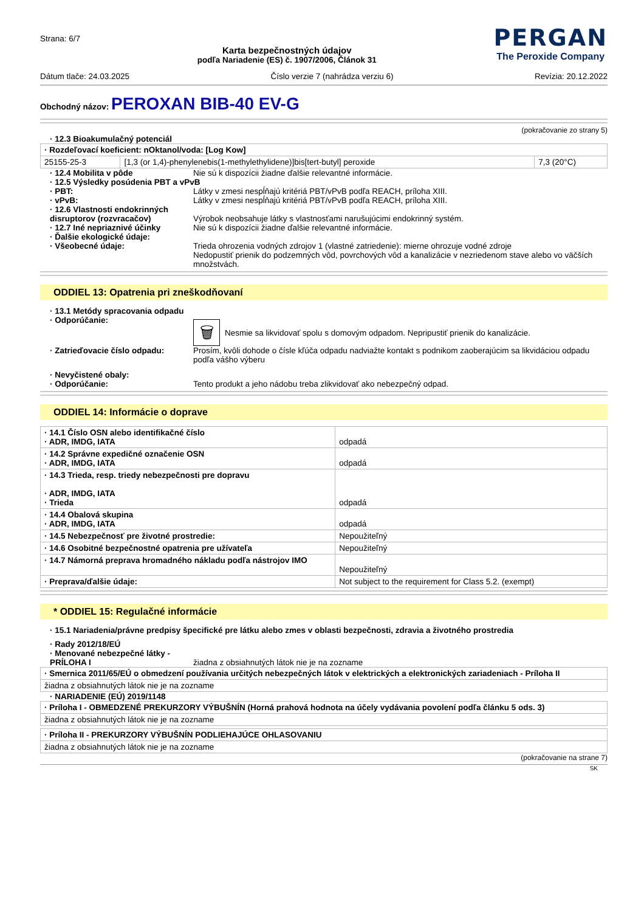Strana: 6/7
Karta bezpečnostných údajov
podľa Nariadenie (ES) č. 1907/2006, Článok 31
PERGAN
The Peroxide Company
Dátum tlače: 24.03.2025 Číslo verzie 7 (nahrádza verziu 6) Revízia: 20.12.2022
Obchodný názov: PEROXAN BIB-40 EV-G
(pokračovanie zo strany 5)
· 12.3 Bioakumulačný potenciál
| · Rozdeľovací koeficient: nOktanol/voda: [Log Kow] | | |
| 25155-25-3 | [1,3 (or 1,4)-phenylenebis(1-methylethylidene)]bis[tert-butyl] peroxide | 7,3 (20°C) |
· 12.4 Mobilita v pôde Nie sú k dispozícii žiadne ďalšie relevantné informácie.
· 12.5 Výsledky posúdenia PBT a vPvB
· PBT: Látky v zmesi nespĺňajú kritériá PBT/vPvB podľa REACH, príloha XIII.
· vPvB: Látky v zmesi nespĺňajú kritériá PBT/vPvB podľa REACH, príloha XIII.
· 12.6 Vlastnosti endokrinných disruptorov (rozvracačov)
Výrobok neobsahuje látky s vlastnosťami narušujúcimi endokrinný systém.
· 12.7 Iné nepriaznivé účinky Nie sú k dispozícii žiadne ďalšie relevantné informácie.
· Ďalšie ekologické údaje:
· Všeobecné údaje: Trieda ohrozenia vodných zdrojov 1 (vlastné zatriedenie): mierne ohrozuje vodné zdroje
Nedopustiť prienik do podzemných vôd, povrchových vôd a kanalizácie v nezriedenom stave alebo vo väčších množstvách.
ODDIEL 13: Opatrenia pri zneškodňovaní
· 13.1 Metódy spracovania odpadu
· Odporúčanie:
🗑 Nesmie sa likvidovať spolu s domovým odpadom. Nepripustiť prienik do kanalizácie.
· Zatrieďovacie číslo odpadu: Prosím, kvôli dohode o čísle kľúča odpadu nadviažte kontakt s podnikom zaoberajúcim sa likvidáciou odpadu podľa vášho výberu
· Nevyčistené obaly:
· Odporúčanie: Tento produkt a jeho nádobu treba zlikvidovať ako nebezpečný odpad.
ODDIEL 14: Informácie o doprave
| · 14.1 Číslo OSN alebo identifikačné číslo · ADR, IMDG, IATA | odpadá |
| · 14.2 Správne expedičné označenie OSN · ADR, IMDG, IATA | odpadá |
| · 14.3 Trieda, resp. triedy nebezpečnosti pre dopravu · ADR, IMDG, IATA · Trieda | odpadá |
| · 14.4 Obalová skupina · ADR, IMDG, IATA | odpadá |
| · 14.5 Nebezpečnosť pre životné prostredie: | Nepoužiteľný |
| · 14.6 Osobitné bezpečnostné opatrenia pre užívateľa | Nepoužiteľný |
| · 14.7 Námorná preprava hromadného nákladu podľa nástrojov IMO | Nepoužiteľný |
| · Preprava/ďalšie údaje: | Not subject to the requirement for Class 5.2. (exempt) |
* ODDIEL 15: Regulačné informácie
· 15.1 Nariadenia/právne predpisy špecifické pre látku alebo zmes v oblasti bezpečnosti, zdravia a životného prostredia
· Rady 2012/18/EÚ
· Menované nebezpečné látky - PRÍLOHA I
žiadna z obsiahnutých látok nie je na zozname
| · Smernica 2011/65/EÚ o obmedzení používania určitých nebezpečných látok v elektrických a elektronických zariadeniach - Príloha II |
| žiadna z obsiahnutých látok nie je na zozname |
· NARIADENIE (EÚ) 2019/1148
| · Príloha I - OBMEDZENÉ PREKURZORY VÝBUŠNÍN (Horná prahová hodnota na účely vydávania povolení podľa článku 5 ods. 3) |
| žiadna z obsiahnutých látok nie je na zozname |
| · Príloha II - PREKURZORY VÝBUŠNÍN PODLIEHAJÚCE OHLASOVANIU |
| žiadna z obsiahnutých látok nie je na zozname |
(pokračovanie na strane 7)
SK